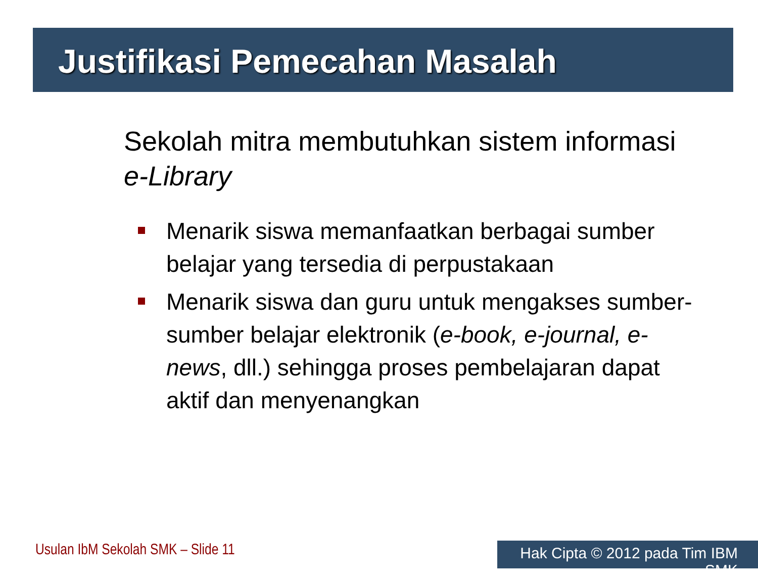Justifikasi Pemecahan Masalah
Sekolah mitra membutuhkan sistem informasi e-Library
Menarik siswa memanfaatkan berbagai sumber belajar yang tersedia di perpustakaan
Menarik siswa dan guru untuk mengakses sumber-sumber belajar elektronik (e-book, e-journal, e-news, dll.) sehingga proses pembelajaran dapat aktif dan menyenangkan
Usulan IbM Sekolah SMK – Slide 11
Hak Cipta © 2012 pada Tim IBM SMK